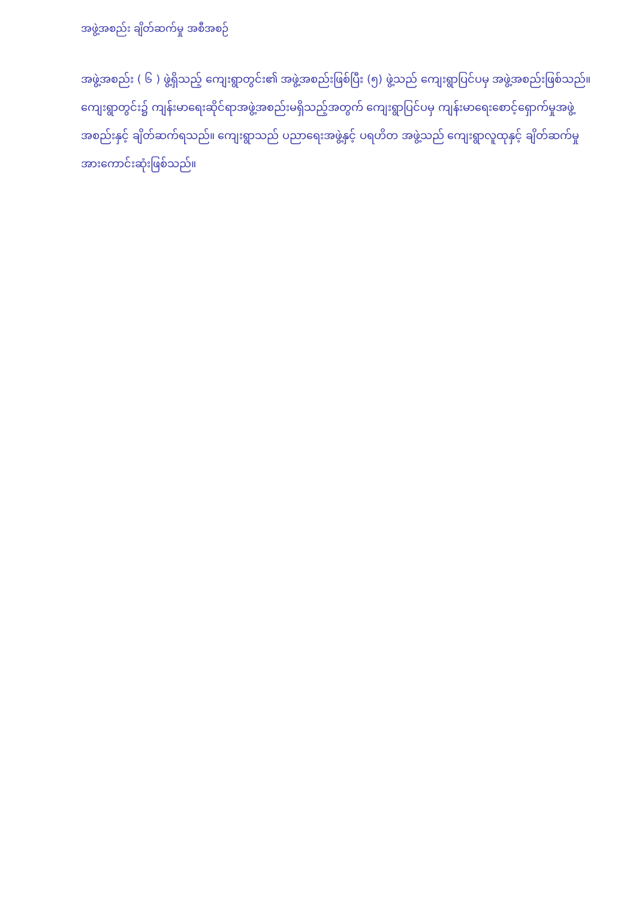အဖွဲ့အစည်း ချိတ်ဆက်မှု အစီအစဉ်
အဖွဲ့အစည်း ( ၆ ) ဖွဲ့ရှိသည့် ကျေးရွာတွင်း၏ အဖွဲ့အစည်းဖြစ်ပြီး (၅) ဖွဲ့သည် ကျေးရွာပြင်ပမှ အဖွဲ့အစည်းဖြစ်သည်။ ကျေးရွာတွင်း၌ ကျန်းမာရေးဆိုင်ရာအဖွဲ့အစည်းမရှိသည့်အတွက် ကျေးရွာပြင်ပမှ ကျန်းမာရေးစောင့်ရှောက်မှုအဖွဲ့အစည်းနှင့် ချိတ်ဆက်ရသည်။ ကျေးရွာသည် ပညာရေးအဖွဲ့နှင့် ပရဟိတ အဖွဲ့သည် ကျေးရွာလူထုနှင့် ချိတ်ဆက်မှုအားကောင်းဆုံးဖြစ်သည်။